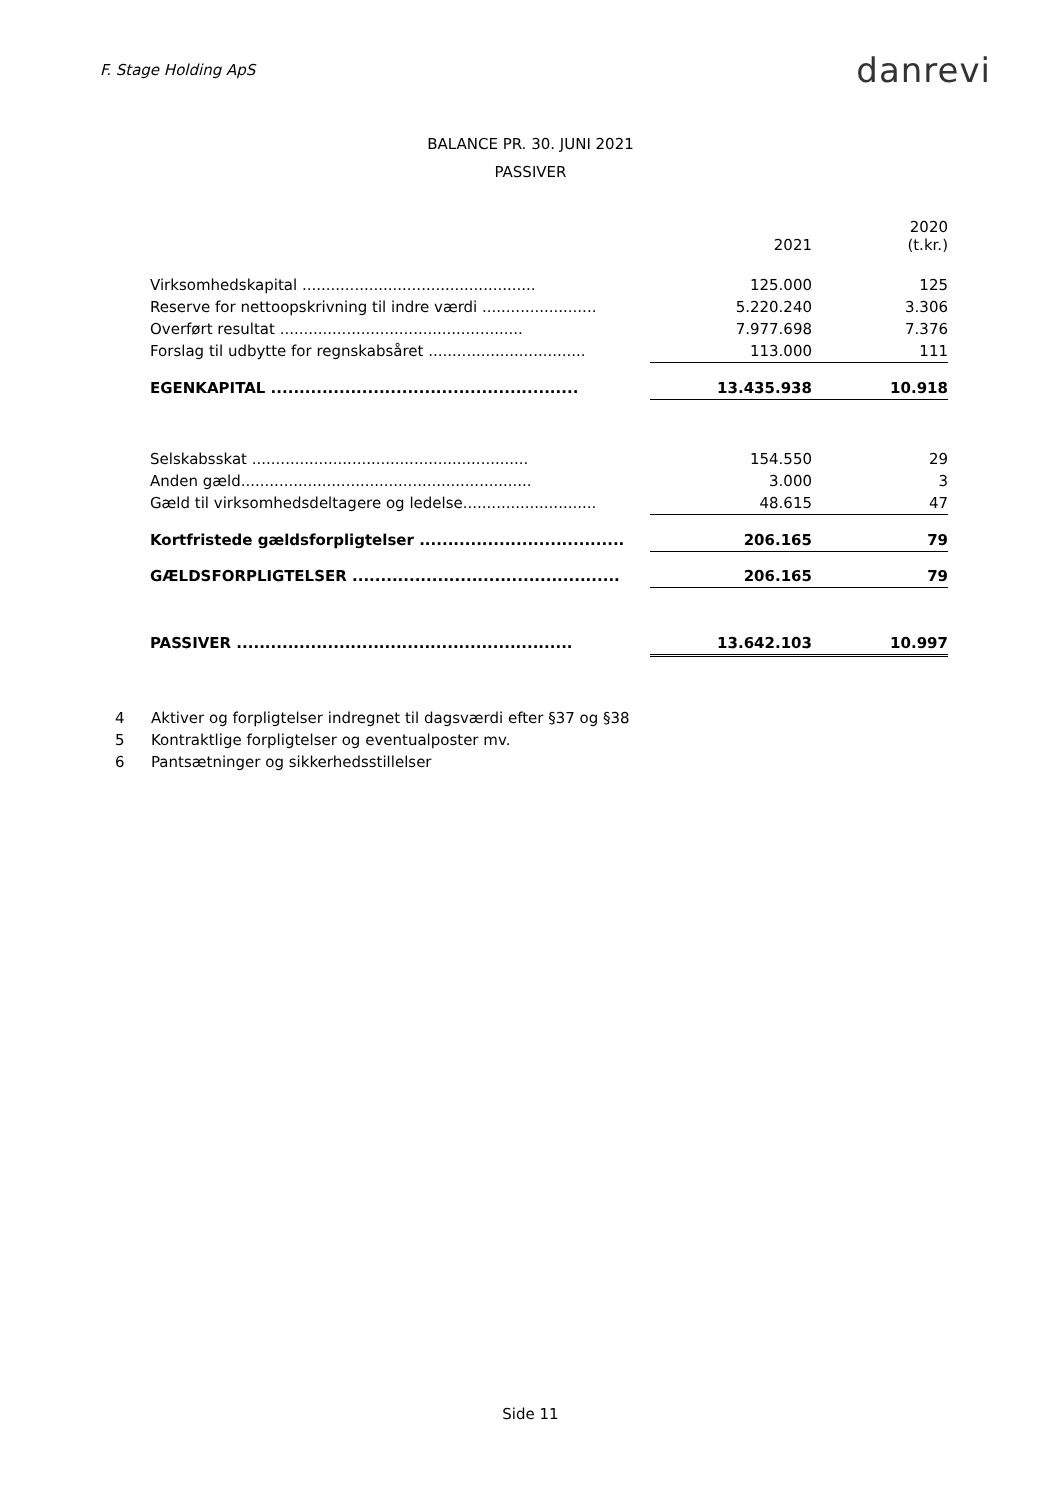F. Stage Holding ApS
danrevi
BALANCE PR. 30. JUNI 2021
PASSIVER
| | 2021 | 2020 (t.kr.) |
| Virksomhedskapital ................................................. | 125.000 | 125 |
| Reserve for nettoopskrivning til indre værdi ........................ | 5.220.240 | 3.306 |
| Overført resultat ................................................... | 7.977.698 | 7.376 |
| Forslag til udbytte for regnskabsåret ................................. | 113.000 | 111 |
| EGENKAPITAL ...................................................... | 13.435.938 | 10.918 |
| Selskabsskat .......................................................... | 154.550 | 29 |
| Anden gæld............................................................. | 3.000 | 3 |
| Gæld til virksomhedsdeltagere og ledelse............................ | 48.615 | 47 |
| Kortfristede gældsforpligtelser .................................... | 206.165 | 79 |
| GÆLDSFORPLIGTELSER ............................................... | 206.165 | 79 |
| PASSIVER ........................................................... | 13.642.103 | 10.997 |
4 Aktiver og forpligtelser indregnet til dagsværdi efter §37 og §38
5 Kontraktlige forpligtelser og eventualposter mv.
6 Pantsætninger og sikkerhedsstillelser
Side 11